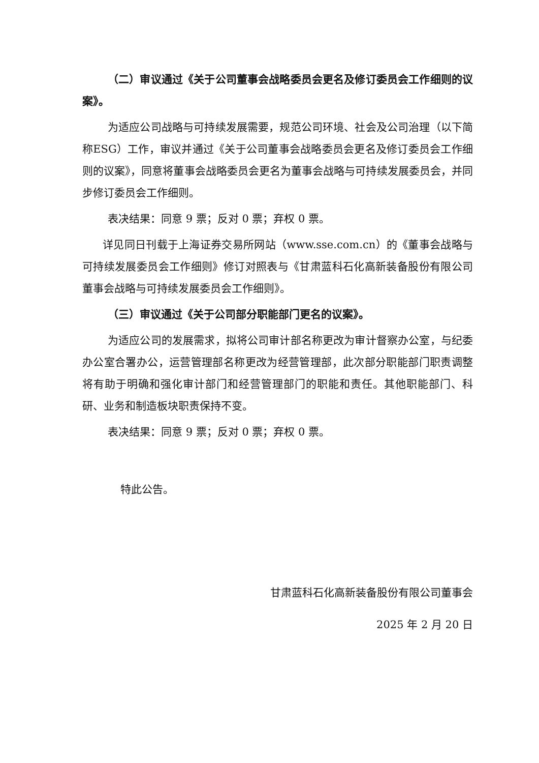（二）审议通过《关于公司董事会战略委员会更名及修订委员会工作细则的议案》。
为适应公司战略与可持续发展需要，规范公司环境、社会及公司治理（以下简称ESG）工作，审议并通过《关于公司董事会战略委员会更名及修订委员会工作细则的议案》，同意将董事会战略委员会更名为董事会战略与可持续发展委员会，并同步修订委员会工作细则。
表决结果：同意 9 票；反对 0 票；弃权 0 票。
详见同日刊载于上海证券交易所网站（www.sse.com.cn）的《董事会战略与可持续发展委员会工作细则》修订对照表与《甘肃蓝科石化高新装备股份有限公司董事会战略与可持续发展委员会工作细则》。
（三）审议通过《关于公司部分职能部门更名的议案》。
为适应公司的发展需求，拟将公司审计部名称更改为审计督察办公室，与纪委办公室合署办公，运营管理部名称更改为经营管理部，此次部分职能部门职责调整将有助于明确和强化审计部门和经营管理部门的职能和责任。其他职能部门、科研、业务和制造板块职责保持不变。
表决结果：同意 9 票；反对 0 票；弃权 0 票。
特此公告。
甘肃蓝科石化高新装备股份有限公司董事会
2025 年 2 月 20 日